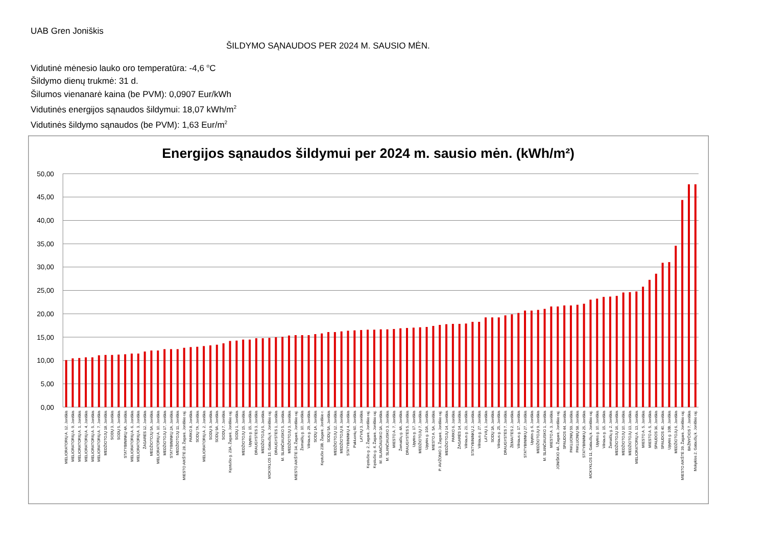UAB Gren Joniškis
ŠILDYMO SĄNAUDOS PER 2024 M. SAUSIO MĖN.
Vidutinė mėnesio lauko oro temperatūra: -4,6 <sup>o</sup>C
Šildymo dienų trukmė: 31 d.
Šilumos vienanarė kaina (be PVM): 0,0907 Eur/kWh
Vidutinės energijos sąnaudos šildymui: 18,07 kWh/m<sup>2</sup>
Vidutinės šildymo sąnaudos (be PVM): 1,63 Eur/m<sup>2</sup>
Energijos sąnaudos šildymui per 2024 m. sausio mėn. (kWh/m²)
0,00
5,00
10,00
15,00
20,00
25,00
30,00
35,00
40,00
45,00
50,00
MELIORATORIŲ A. 12, Joniškis
MELIORATORIŲ A. 9, Joniškis
MELIORATORIŲ A. 1, Joniškis
MELIORATORIŲ A. 4, Joniškis
MELIORATORIŲ A. 5, Joniškis
MELIORATORIŲ A. 7, Joniškis
MEDŽIOTOJŲ 18, Joniškis
SODŲ 3, Joniškis
SODŲ 5, Joniškis
STATYBININKŲ 4A, Joniškis
MELIORATORIŲ A. 6, Joniškis
MELIORATORIŲ A. 3, Joniškis
ŽAGARĖS 12, Joniškis
MEDŽIOTOJŲ 5A, Joniškis
MELIORATORIŲ A. 10, Joniškis
MEDŽIOTOJŲ 17, Joniškis
STATYBININKŲ 2A, Joniškis
MEDŽIOTOJŲ 11, Joniškis
MIESTO AIKŠTĖ 28, Žagarė, Joniškio raj.
PARKO 8, Joniškis
SODŲ 7A, Joniškis
MELIORATORIŲ A. 2, Joniškis
SODŲ 9, Joniškis
SODŲ 9A, Joniškis
SODŲ 7, Joniškis
Kęstučio g. 23A, Žagarė, Joniškio raj.
SODŲ 1, Joniškis
MEDŽIOTOJŲ 15, Joniškis
Upytės g. 15, Joniškis
DRAUGYSTĖS 3, Joniškis
MEDŽIOTOJŲ 5, Joniškis
MOKYKLOS 13, Gataučių k. Joniškio raj.
DRAUGYSTĖS 1, Joniškis
M. SLANČIAUSKO 5, Joniškis
MEDŽIOTOJŲ 3, Joniškis
MIESTO AIKŠTĖ 34, Žagarė, Joniškio raj.
Žemaičių g. 10, Joniškis
Vilniaus g. 29, Joniškis
SODŲ 1A, Joniškis
Kęstučio 23B, Žagarė, Joniškio r.
SODŲ 5A, Joniškis
MEDŽIOTOJŲ 12, Joniškis
MEDŽIOTOJŲ 8, Joniškis
STATYBININKŲ 4, Joniškis
Pakluonių 60, Joniškis
LATVIŲ 3, Joniškis
Kęstučio g. 2, Žagarė, Joniškio raj.
Kęstučio g. 4, Žagarė, Joniškio raj.
M. SLANČIAUSKO 3A, Joniškis
M. SLANČIAUSKO 3, Joniškis
MIESTO A. 7, Joniškis
Žemaičių g. 4A, Joniškis
DRAUGYSTĖS 5, Joniškis
Upytės g. 17, Joniškis
MEDŽIOTOJŲ 7, Joniškis
Upytės g. 10A, Joniškis
MIESTO A. 5A, Joniškis
P. AVIŽONIO 3, Žagarė, Joniškio raj.
MEDŽIOTOJŲ 14, Joniškis
PARKO 6, Joniškis
ŽAGARĖS 14, Joniškis
Vilniaus g. 21, Joniškis
STATYBININKŲ 2, Joniškis
Vilniaus g. 27, Joniškis
LATVIŲ 1, Joniškis
SODŲ 3A, Joniškis
Vilniaus g. 25, Joniškis
DRAUGYSTĖS 7, Joniškis
ŽEMAITĖS 2, Joniškis
Vilniaus g. 17, Joniškis
STATYBININKŲ 27, Joniškis
Upytės g. 6, Joniškis
MEDŽIOTOJŲ 9, Joniškis
M. SLANČIAUSKO 1, Joniškis
MIESTO A. 3, Joniškis
JONIŠKIO 4A, Žagarė, Joniškio raj.
SPAUDOS 44, Joniškis
PAKLUONIŲ 59, Joniškis
PAKLUONIŲ 58, Joniškis
STATYBININKŲ 25, Joniškis
MOKYKLOS 11, Gataučių k. Joniškio raj.
Upytės g. 10, Joniškis
Vilniaus g. 15, Joniškis
Žemaičių g. 2, Joniškis
MEDŽIOTOJŲ 16, Joniškis
MEDŽIOTOJŲ 10, Joniškis
MEDŽIOTOJŲ 13, Joniškis
MELIORATORIŲ A. 13, Joniškis
MIESTO A. 5, Joniškis
MIESTO A. 5, Joniškis
SPAUDOS 36, Joniškis
SPAUDOS 40, Joniškis
Upytės g. 10B, Joniškis
MEDŽIOTOJŲ 6, Joniškis
MIESTO AIKŠTĖ 39, Žagarė, Joniškio raj.
BAŽNYČIOS 7, Joniškis
Mokyklos 2, Gataučių k. Joniškio raj.